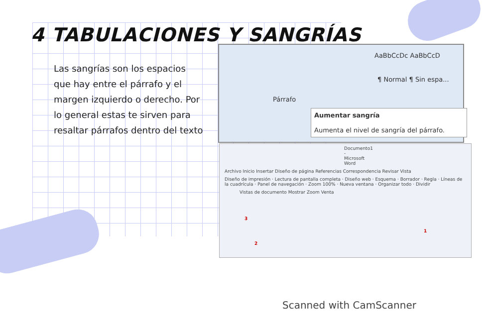4 TABULACIONES Y SANGRÍAS
Las sangrías son los espacios que hay entre el párrafo y el margen izquierdo o derecho. Por lo general estas te sirven para resaltar párrafos dentro del texto
AaBbCcDc AaBbCcD
¶ Normal ¶ Sin espa...
Párrafo
Aumentar sangría
Aumenta el nivel de sangría del párrafo.
Documento1 - Microsoft Word
Archivo Inicio Insertar Diseño de página Referencias Correspondencia Revisar Vista
Diseño de impresión · Lectura de pantalla completa · Diseño web · Esquema · Borrador · Regla · Líneas de la cuadrícula · Panel de navegación · Zoom 100% · Nueva ventana · Organizar todo · Dividir
Vistas de documento Mostrar Zoom Venta
3
2
1
Scanned with CamScanner